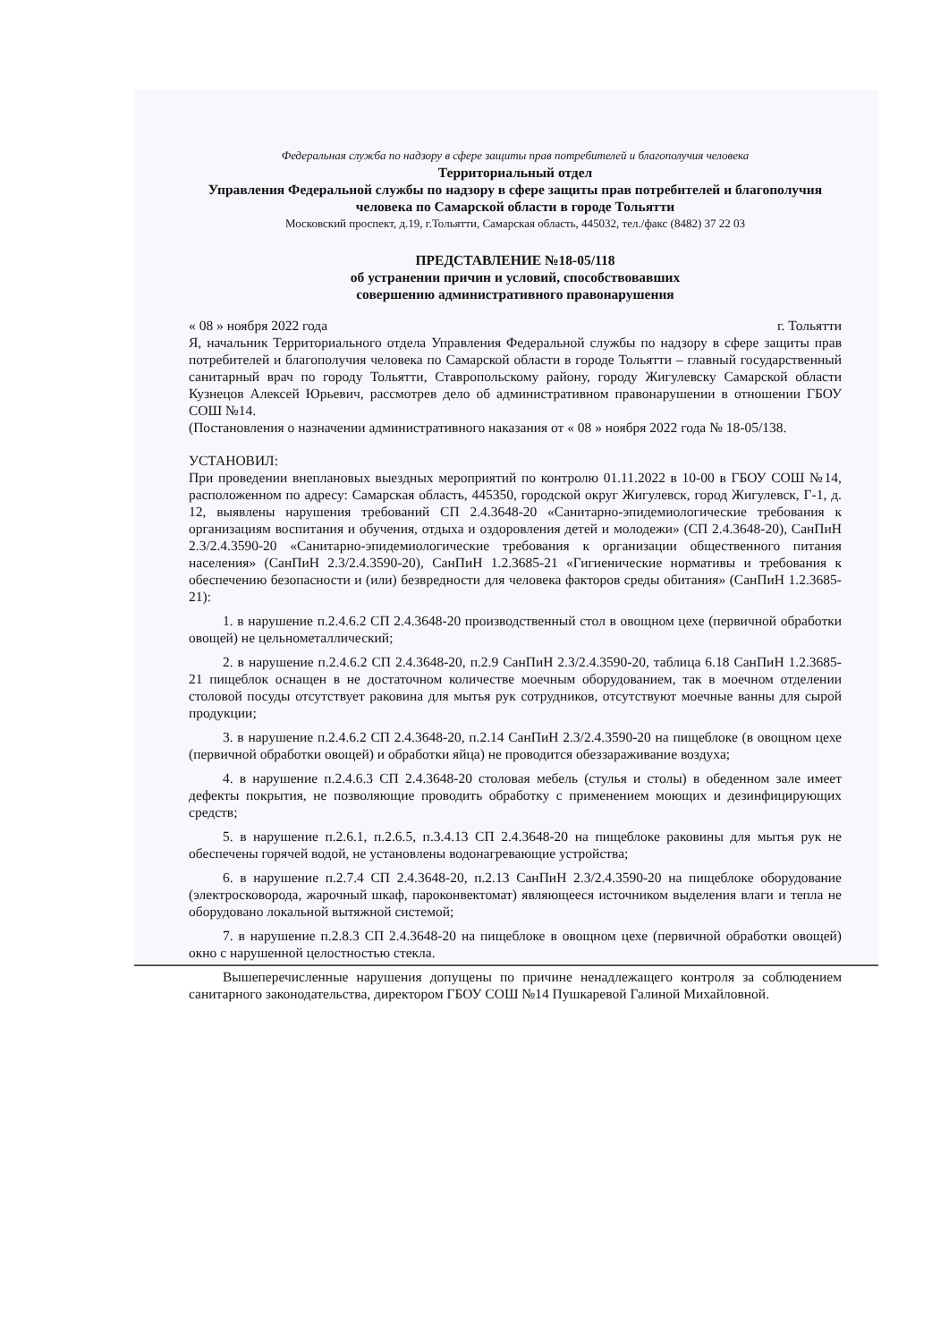Федеральная служба по надзору в сфере защиты прав потребителей и благополучия человека
Территориальный отдел
Управления Федеральной службы по надзору в сфере защиты прав потребителей и благополучия человека по Самарской области в городе Тольятти
Московский проспект, д.19, г.Тольятти, Самарская область, 445032, тел./факс (8482) 37 22 03
ПРЕДСТАВЛЕНИЕ №18-05/118
об устранении причин и условий, способствовавших
совершению административного правонарушения
« 08 » ноября 2022 года г. Тольятти
Я, начальник Территориального отдела Управления Федеральной службы по надзору в сфере защиты прав потребителей и благополучия человека по Самарской области в городе Тольятти – главный государственный санитарный врач по городу Тольятти, Ставропольскому району, городу Жигулевску Самарской области Кузнецов Алексей Юрьевич, рассмотрев дело об административном правонарушении в отношении ГБОУ СОШ №14.
(Постановления о назначении административного наказания от « 08 » ноября 2022 года № 18-05/138.
УСТАНОВИЛ:
При проведении внеплановых выездных мероприятий по контролю 01.11.2022 в 10-00 в ГБОУ СОШ №14, расположенном по адресу: Самарская область, 445350, городской округ Жигулевск, город Жигулевск, Г-1, д. 12, выявлены нарушения требований СП 2.4.3648-20 «Санитарно-эпидемиологические требования к организациям воспитания и обучения, отдыха и оздоровления детей и молодежи» (СП 2.4.3648-20), СанПиН 2.3/2.4.3590-20 «Санитарно-эпидемиологические требования к организации общественного питания населения» (СанПиН 2.3/2.4.3590-20), СанПиН 1.2.3685-21 «Гигиенические нормативы и требования к обеспечению безопасности и (или) безвредности для человека факторов среды обитания» (СанПиН 1.2.3685-21):
1. в нарушение п.2.4.6.2 СП 2.4.3648-20 производственный стол в овощном цехе (первичной обработки овощей) не цельнометаллический;
2. в нарушение п.2.4.6.2 СП 2.4.3648-20, п.2.9 СанПиН 2.3/2.4.3590-20, таблица 6.18 СанПиН 1.2.3685-21 пищеблок оснащен в не достаточном количестве моечным оборудованием, так в моечном отделении столовой посуды отсутствует раковина для мытья рук сотрудников, отсутствуют моечные ванны для сырой продукции;
3. в нарушение п.2.4.6.2 СП 2.4.3648-20, п.2.14 СанПиН 2.3/2.4.3590-20 на пищеблоке (в овощном цехе (первичной обработки овощей) и обработки яйца) не проводится обеззараживание воздуха;
4. в нарушение п.2.4.6.3 СП 2.4.3648-20 столовая мебель (стулья и столы) в обеденном зале имеет дефекты покрытия, не позволяющие проводить обработку с применением моющих и дезинфицирующих средств;
5. в нарушение п.2.6.1, п.2.6.5, п.3.4.13 СП 2.4.3648-20 на пищеблоке раковины для мытья рук не обеспечены горячей водой, не установлены водонагревающие устройства;
6. в нарушение п.2.7.4 СП 2.4.3648-20, п.2.13 СанПиН 2.3/2.4.3590-20 на пищеблоке оборудование (электросковорода, жарочный шкаф, пароконвектомат) являющееся источником выделения влаги и тепла не оборудовано локальной вытяжной системой;
7. в нарушение п.2.8.3 СП 2.4.3648-20 на пищеблоке в овощном цехе (первичной обработки овощей) окно с нарушенной целостностью стекла.
Вышеперечисленные нарушения допущены по причине ненадлежащего контроля за соблюдением санитарного законодательства, директором ГБОУ СОШ №14 Пушкаревой Галиной Михайловной.